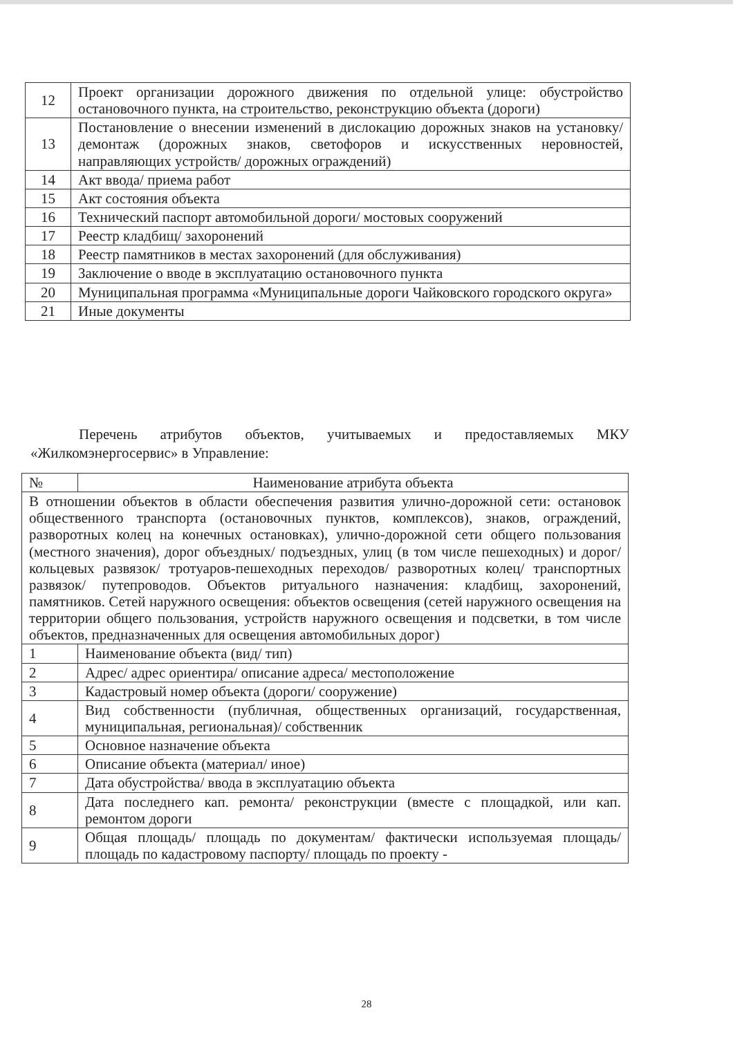| 12 | Проект организации дорожного движения по отдельной улице: обустройство остановочного пункта, на строительство, реконструкцию объекта (дороги) |
| 13 | Постановление о внесении изменений в дислокацию дорожных знаков на установку/ демонтаж (дорожных знаков, светофоров и искусственных неровностей, направляющих устройств/ дорожных ограждений) |
| 14 | Акт ввода/ приема работ |
| 15 | Акт состояния объекта |
| 16 | Технический паспорт автомобильной дороги/ мостовых сооружений |
| 17 | Реестр кладбищ/ захоронений |
| 18 | Реестр памятников в местах захоронений (для обслуживания) |
| 19 | Заключение о вводе в эксплуатацию остановочного пункта |
| 20 | Муниципальная программа «Муниципальные дороги Чайковского городского округа» |
| 21 | Иные документы |
Перечень атрибутов объектов, учитываемых и предоставляемых МКУ «Жилкомэнергосервис» в Управление:
| № | Наименование атрибута объекта |
| --- | --- |
| В отношении объектов в области обеспечения развития улично-дорожной сети: остановок общественного транспорта (остановочных пунктов, комплексов), знаков, ограждений, разворотных колец на конечных остановках), улично-дорожной сети общего пользования (местного значения), дорог объездных/ подъездных, улиц (в том числе пешеходных) и дорог/ кольцевых развязок/ тротуаров-пешеходных переходов/ разворотных колец/ транспортных развязок/ путепроводов. Объектов ритуального назначения: кладбищ, захоронений, памятников. Сетей наружного освещения: объектов освещения (сетей наружного освещения на территории общего пользования, устройств наружного освещения и подсветки, в том числе объектов, предназначенных для освещения автомобильных дорог) | |
| 1 | Наименование объекта (вид/ тип) |
| 2 | Адрес/ адрес ориентира/ описание адреса/ местоположение |
| 3 | Кадастровый номер объекта (дороги/ сооружение) |
| 4 | Вид собственности (публичная, общественных организаций, государственная, муниципальная, региональная)/ собственник |
| 5 | Основное назначение объекта |
| 6 | Описание объекта (материал/ иное) |
| 7 | Дата обустройства/ ввода в эксплуатацию объекта |
| 8 | Дата последнего кап. ремонта/ реконструкции (вместе с площадкой, или кап. ремонтом дороги |
| 9 | Общая площадь/ площадь по документам/ фактически используемая площадь/ площадь по кадастровому паспорту/ площадь по проекту - |
28